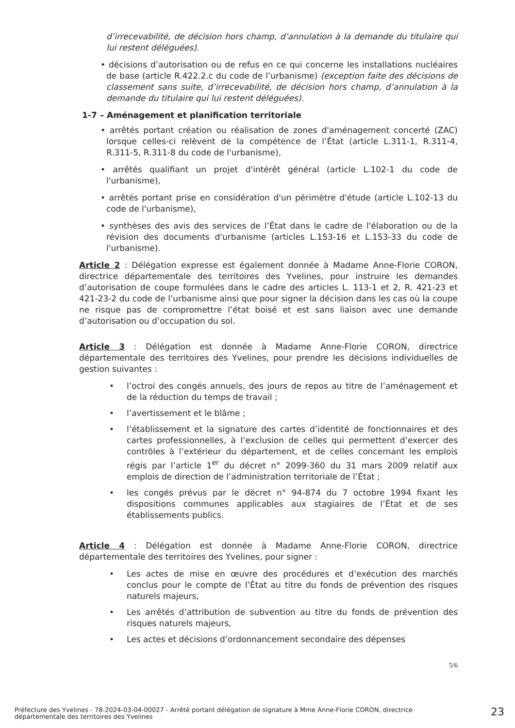d’irrecevabilité, de décision hors champ, d’annulation à la demande du titulaire qui lui restent déléguées).
• décisions d’autorisation ou de refus en ce qui concerne les installations nucléaires de base (article R.422.2.c du code de l’urbanisme) (exception faite des décisions de classement sans suite, d’irrecevabilité, de décision hors champ, d’annulation à la demande du titulaire qui lui restent déléguées).
1-7 – Aménagement et planification territoriale
• arrêtés portant création ou réalisation de zones d'aménagement concerté (ZAC) lorsque celles-ci relèvent de la compétence de l’État (article L.311-1, R.311-4, R.311-5, R.311-8 du code de l'urbanisme),
• arrêtés qualifiant un projet d'intérêt général (article L.102-1 du code de l'urbanisme),
• arrêtés portant prise en considération d'un périmètre d'étude (article L.102-13 du code de l'urbanisme),
• synthèses des avis des services de l’État dans le cadre de l'élaboration ou de la révision des documents d'urbanisme (articles L.153-16 et L.153-33 du code de l'urbanisme).
Article 2 : Délégation expresse est également donnée à Madame Anne-Florie CORON, directrice départementale des territoires des Yvelines, pour instruire les demandes d’autorisation de coupe formulées dans le cadre des articles L. 113-1 et 2, R. 421-23 et 421-23-2 du code de l’urbanisme ainsi que pour signer la décision dans les cas où la coupe ne risque pas de compromettre l’état boisé et est sans liaison avec une demande d’autorisation ou d’occupation du sol.
Article 3 : Délégation est donnée à Madame Anne-Florie CORON, directrice départementale des territoires des Yvelines, pour prendre les décisions individuelles de gestion suivantes :
• l’octroi des congés annuels, des jours de repos au titre de l’aménagement et de la réduction du temps de travail ;
• l’avertissement et le blâme ;
• l’établissement et la signature des cartes d’identité de fonctionnaires et des cartes professionnelles, à l’exclusion de celles qui permettent d’exercer des contrôles à l’extérieur du département, et de celles concernant les emplois régis par l’article 1<sup>er</sup> du décret n° 2099-360 du 31 mars 2009 relatif aux emplois de direction de l’administration territoriale de l’État ;
• les congés prévus par le décret n° 94-874 du 7 octobre 1994 fixant les dispositions communes applicables aux stagiaires de l’État et de ses établissements publics.
Article 4 : Délégation est donnée à Madame Anne-Florie CORON, directrice départementale des territoires des Yvelines, pour signer :
• Les actes de mise en œuvre des procédures et d’exécution des marchés conclus pour le compte de l’État au titre du fonds de prévention des risques naturels majeurs,
• Les arrêtés d’attribution de subvention au titre du fonds de prévention des risques naturels majeurs,
• Les actes et décisions d’ordonnancement secondaire des dépenses
5/6
Préfecture des Yvelines - 78-2024-03-04-00027 - Arrêté portant délégation de signature à Mme Anne-Florie CORON, directrice départementale des territoires des Yvelines
23